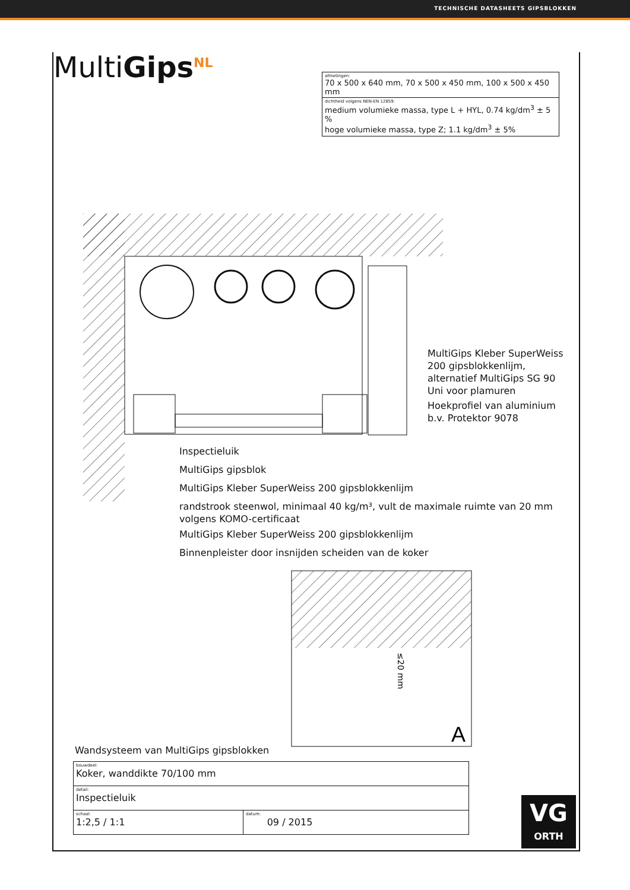TECHNISCHE DATASHEETS GIPSBLOKKEN
MultiGips<sup>NL</sup>
| afmetingen: 70 x 500 x 640 mm, 70 x 500 x 450 mm, 100 x 500 x 450 mm |
| dichtheid volgens NEN-EN 12859: medium volumieke massa, type L + HYL, 0.74 kg/dm<sup>3</sup> ± 5 % hoge volumieke massa, type Z; 1.1 kg/dm<sup>3</sup> ± 5% |
A
≤20 mm
MultiGips Kleber SuperWeiss 200 gipsblokkenlijm, alternatief MultiGips SG 90 Uni voor plamuren
Hoekprofiel van aluminium b.v. Protektor 9078
Inspectieluik
MultiGips gipsblok
MultiGips Kleber SuperWeiss 200 gipsblokkenlijm
randstrook steenwol, minimaal 40 kg/m³, vult de maximale ruimte van 20 mm
volgens KOMO-certificaat
MultiGips Kleber SuperWeiss 200 gipsblokkenlijm
Binnenpleister door insnijden scheiden van de koker
Wandsysteem van MultiGips gipsblokken
| bouwdeel: Koker, wanddikte 70/100 mm | |
| detail: Inspectieluik | |
| schaal: 1:2,5 / 1:1 | datum: 09 / 2015 |
VG
ORTH